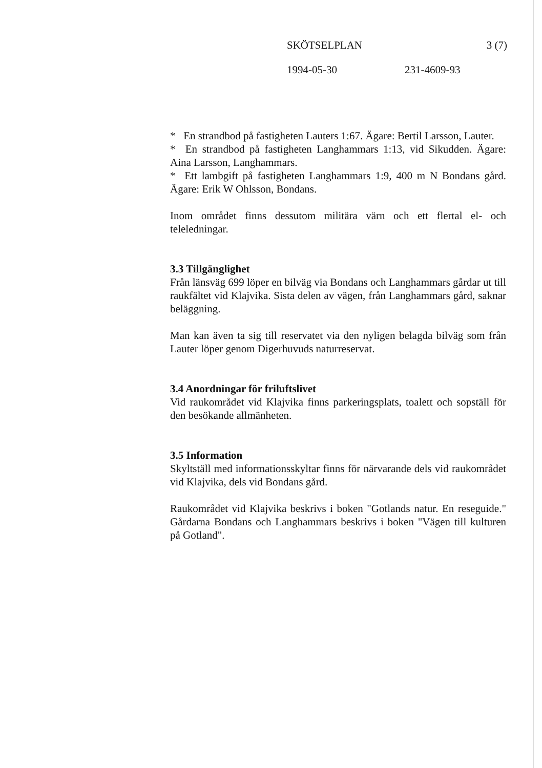SKÖTSELPLAN 3 (7)
1994-05-30 231-4609-93
* En strandbod på fastigheten Lauters 1:67. Ägare: Bertil Larsson, Lauter.
* En strandbod på fastigheten Langhammars 1:13, vid Sikudden. Ägare: Aina Larsson, Langhammars.
* Ett lambgift på fastigheten Langhammars 1:9, 400 m N Bondans gård. Ägare: Erik W Ohlsson, Bondans.
Inom området finns dessutom militära värn och ett flertal el- och teleledningar.
3.3 Tillgänglighet
Från länsväg 699 löper en bilväg via Bondans och Langhammars gårdar ut till raukfältet vid Klajvika. Sista delen av vägen, från Langhammars gård, saknar beläggning.
Man kan även ta sig till reservatet via den nyligen belagda bilväg som från Lauter löper genom Digerhuvuds naturreservat.
3.4 Anordningar för friluftslivet
Vid raukområdet vid Klajvika finns parkeringsplats, toalett och sopställ för den besökande allmänheten.
3.5 Information
Skyltställ med informationsskyltar finns för närvarande dels vid raukområdet vid Klajvika, dels vid Bondans gård.
Raukområdet vid Klajvika beskrivs i boken "Gotlands natur. En reseguide." Gårdarna Bondans och Langhammars beskrivs i boken "Vägen till kulturen på Gotland".